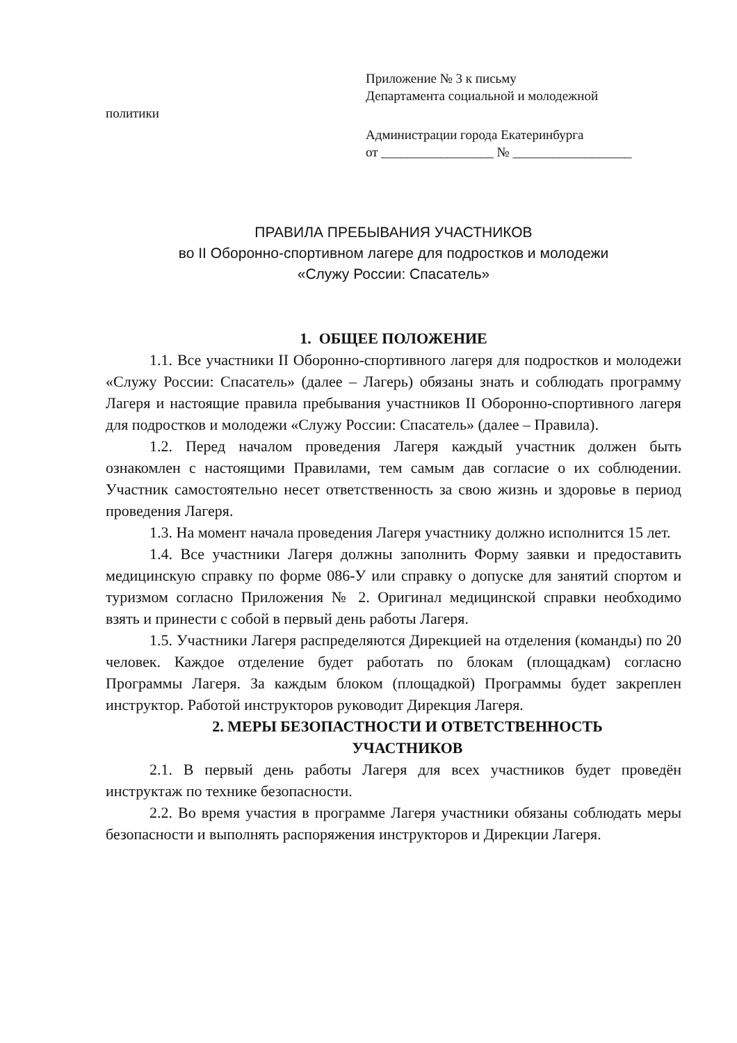Приложение № 3 к письму
Департамента социальной и молодежной
политики
Администрации города Екатеринбурга
от _________________ № __________________
ПРАВИЛА ПРЕБЫВАНИЯ УЧАСТНИКОВ
во II Оборонно-спортивном лагере для подростков и молодежи
«Служу России: Спасатель»
1. ОБЩЕЕ ПОЛОЖЕНИЕ
1.1. Все участники II Оборонно-спортивного лагеря для подростков и молодежи «Служу России: Спасатель» (далее – Лагерь) обязаны знать и соблюдать программу Лагеря и настоящие правила пребывания участников II Оборонно-спортивного лагеря для подростков и молодежи «Служу России: Спасатель» (далее – Правила).
1.2. Перед началом проведения Лагеря каждый участник должен быть ознакомлен с настоящими Правилами, тем самым дав согласие о их соблюдении. Участник самостоятельно несет ответственность за свою жизнь и здоровье в период проведения Лагеря.
1.3. На момент начала проведения Лагеря участнику должно исполнится 15 лет.
1.4. Все участники Лагеря должны заполнить Форму заявки и предоставить медицинскую справку по форме 086-У или справку о допуске для занятий спортом и туризмом согласно Приложения № 2. Оригинал медицинской справки необходимо взять и принести с собой в первый день работы Лагеря.
1.5. Участники Лагеря распределяются Дирекцией на отделения (команды) по 20 человек. Каждое отделение будет работать по блокам (площадкам) согласно Программы Лагеря. За каждым блоком (площадкой) Программы будет закреплен инструктор. Работой инструкторов руководит Дирекция Лагеря.
2. МЕРЫ БЕЗОПАСТНОСТИ И ОТВЕТСТВЕННОСТЬ
УЧАСТНИКОВ
2.1. В первый день работы Лагеря для всех участников будет проведён инструктаж по технике безопасности.
2.2. Во время участия в программе Лагеря участники обязаны соблюдать меры безопасности и выполнять распоряжения инструкторов и Дирекции Лагеря.